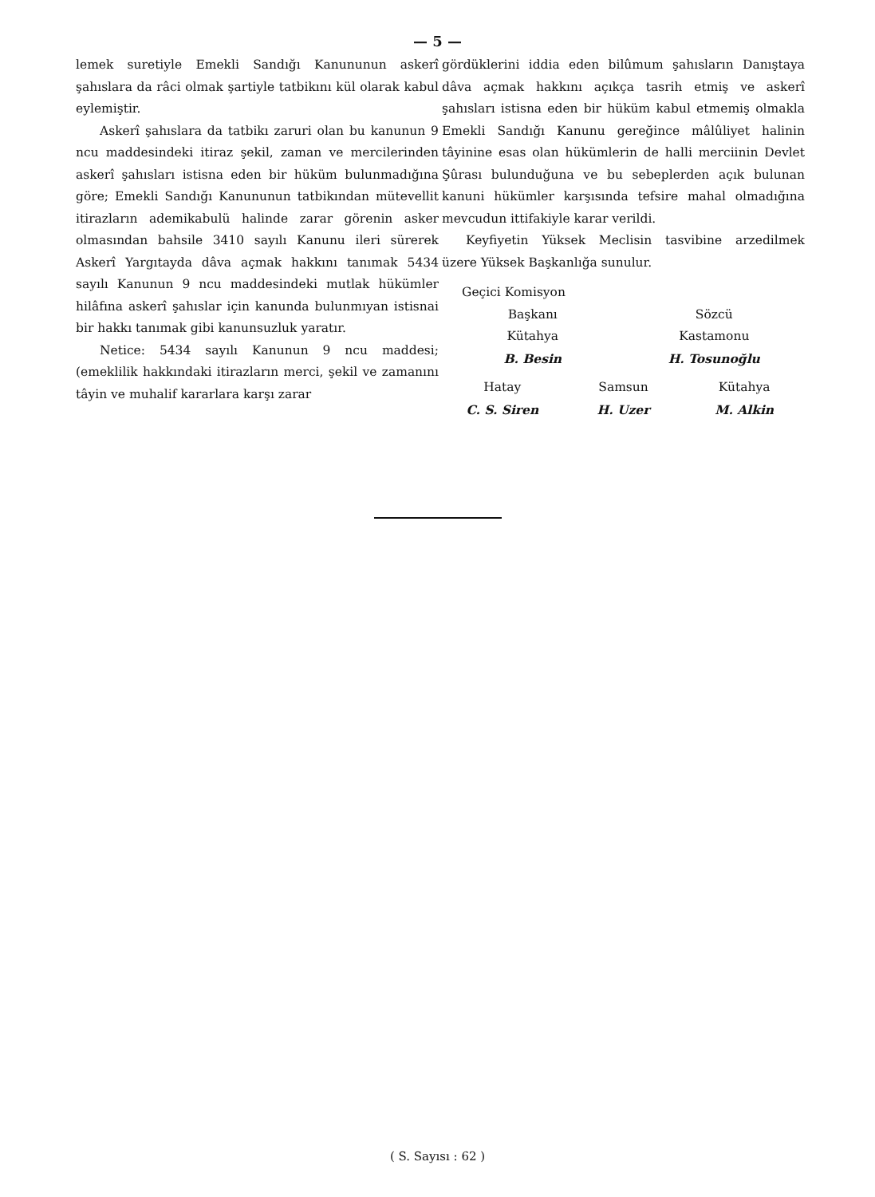— 5 —
lemek suretiyle Emekli Sandığı Kanununun askerî şahıslara da râci olmak şartiyle tatbikını kül olarak kabul eylemiştir.
Askerî şahıslara da tatbikı zaruri olan bu kanunun 9 ncu maddesindeki itiraz şekil, zaman ve mercilerinden askerî şahısları istisna eden bir hüküm bulunmadığına göre; Emekli Sandığı Kanununun tatbikından mütevellit itirazların ademikabulü halinde zarar görenin asker olmasından bahsile 3410 sayılı Kanunu ileri sürerek Askerî Yargıtayda dâva açmak hakkını tanımak 5434 sayılı Kanunun 9 ncu maddesindeki mutlak hükümler hilâfına askerî şahıslar için kanunda bulunmıyan istisnai bir hakkı tanımak gibi kanunsuzluk yaratır.
Netice: 5434 sayılı Kanunun 9 ncu maddesi; (emeklilik hakkındaki itirazların merci, şekil ve zamanını tâyin ve muhalif kararlara karşı zarar
gördüklerini iddia eden bilûmum şahısların Danıştaya dâva açmak hakkını açıkça tasrih etmiş ve askerî şahısları istisna eden bir hüküm kabul etmemiş olmakla Emekli Sandığı Kanunu gereğince mâlûliyet halinin tâyinine esas olan hükümlerin de halli merciinin Devlet Şûrası bulunduğuna ve bu sebeplerden açık bulunan kanuni hükümler karşısında tefsire mahal olmadığına mevcudun ittifakiyle karar verildi.
Keyfiyetin Yüksek Meclisin tasvibine arzedilmek üzere Yüksek Başkanlığa sunulur.
Geçici Komisyon
Başkanı
Kütahya
B. Besin
Sözcü
Kastamonu
H. Tosunoğlu
Hatay
C. S. Siren
Samsun
H. Uzer
Kütahya
M. Alkin
( S. Sayısı : 62 )